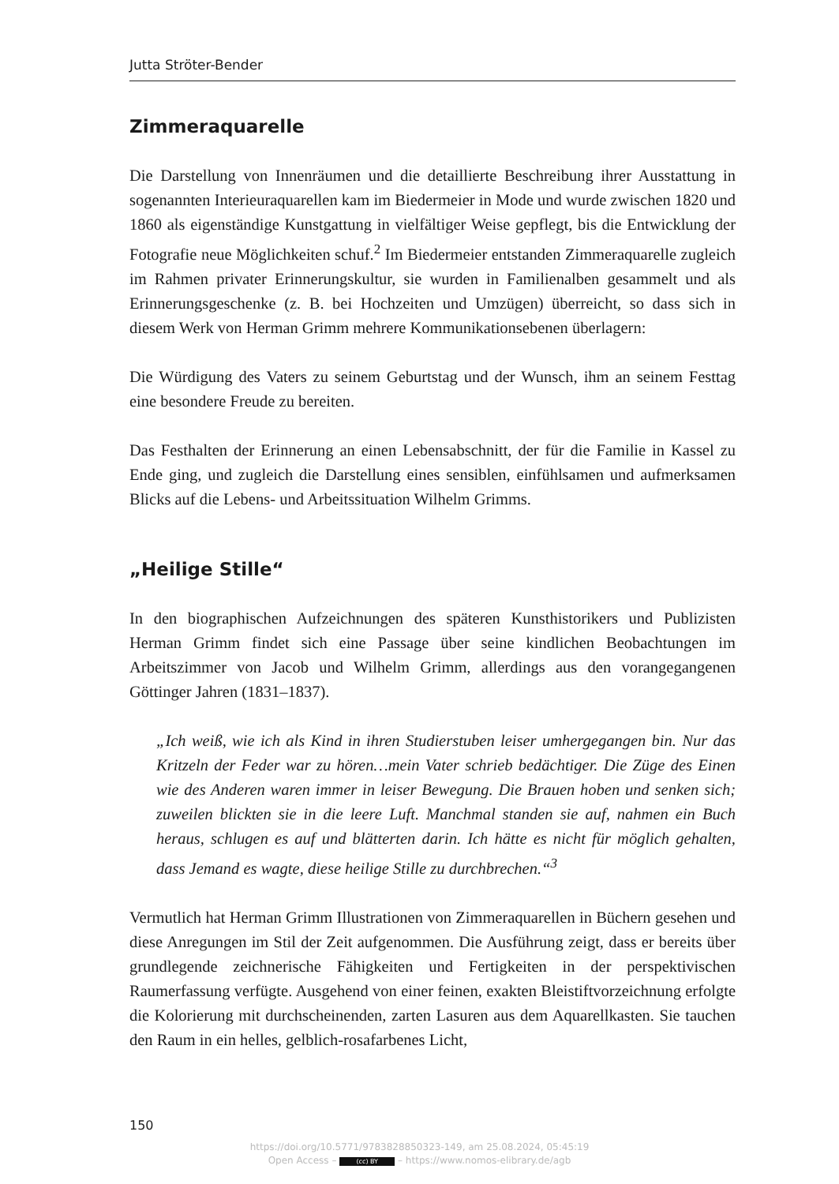Jutta Ströter-Bender
Zimmeraquarelle
Die Darstellung von Innenräumen und die detaillierte Beschreibung ihrer Ausstattung in sogenannten Interieuraquarellen kam im Biedermeier in Mode und wurde zwischen 1820 und 1860 als eigenständige Kunstgattung in vielfältiger Weise gepflegt, bis die Entwicklung der Fotografie neue Möglichkeiten schuf.<sup>2</sup> Im Biedermeier entstanden Zimmeraquarelle zugleich im Rahmen privater Erinnerungskultur, sie wurden in Familienalben gesammelt und als Erinnerungsgeschenke (z. B. bei Hochzeiten und Umzügen) überreicht, so dass sich in diesem Werk von Herman Grimm mehrere Kommunikationsebenen überlagern:
Die Würdigung des Vaters zu seinem Geburtstag und der Wunsch, ihm an seinem Festtag eine besondere Freude zu bereiten.
Das Festhalten der Erinnerung an einen Lebensabschnitt, der für die Familie in Kassel zu Ende ging, und zugleich die Darstellung eines sensiblen, einfühlsamen und aufmerksamen Blicks auf die Lebens- und Arbeitssituation Wilhelm Grimms.
„Heilige Stille“
In den biographischen Aufzeichnungen des späteren Kunsthistorikers und Publizisten Herman Grimm findet sich eine Passage über seine kindlichen Beobachtungen im Arbeitszimmer von Jacob und Wilhelm Grimm, allerdings aus den vorangegangenen Göttinger Jahren (1831–1837).
„Ich weiß, wie ich als Kind in ihren Studierstuben leiser umhergegangen bin. Nur das Kritzeln der Feder war zu hören…mein Vater schrieb bedächtiger. Die Züge des Einen wie des Anderen waren immer in leiser Bewegung. Die Brauen hoben und senken sich; zuweilen blickten sie in die leere Luft. Manchmal standen sie auf, nahmen ein Buch heraus, schlugen es auf und blätterten darin. Ich hätte es nicht für möglich gehalten, dass Jemand es wagte, diese heilige Stille zu durchbrechen.“<sup>3</sup>
Vermutlich hat Herman Grimm Illustrationen von Zimmeraquarellen in Büchern gesehen und diese Anregungen im Stil der Zeit aufgenommen. Die Ausführung zeigt, dass er bereits über grundlegende zeichnerische Fähigkeiten und Fertigkeiten in der perspektivischen Raumerfassung verfügte. Ausgehend von einer feinen, exakten Bleistiftvorzeichnung erfolgte die Kolorierung mit durchscheinenden, zarten Lasuren aus dem Aquarellkasten. Sie tauchen den Raum in ein helles, gelblich-rosafarbenes Licht,
150
https://doi.org/10.5771/9783828850323-149, am 25.08.2024, 05:45:19
Open Access – (cc) BY – https://www.nomos-elibrary.de/agb